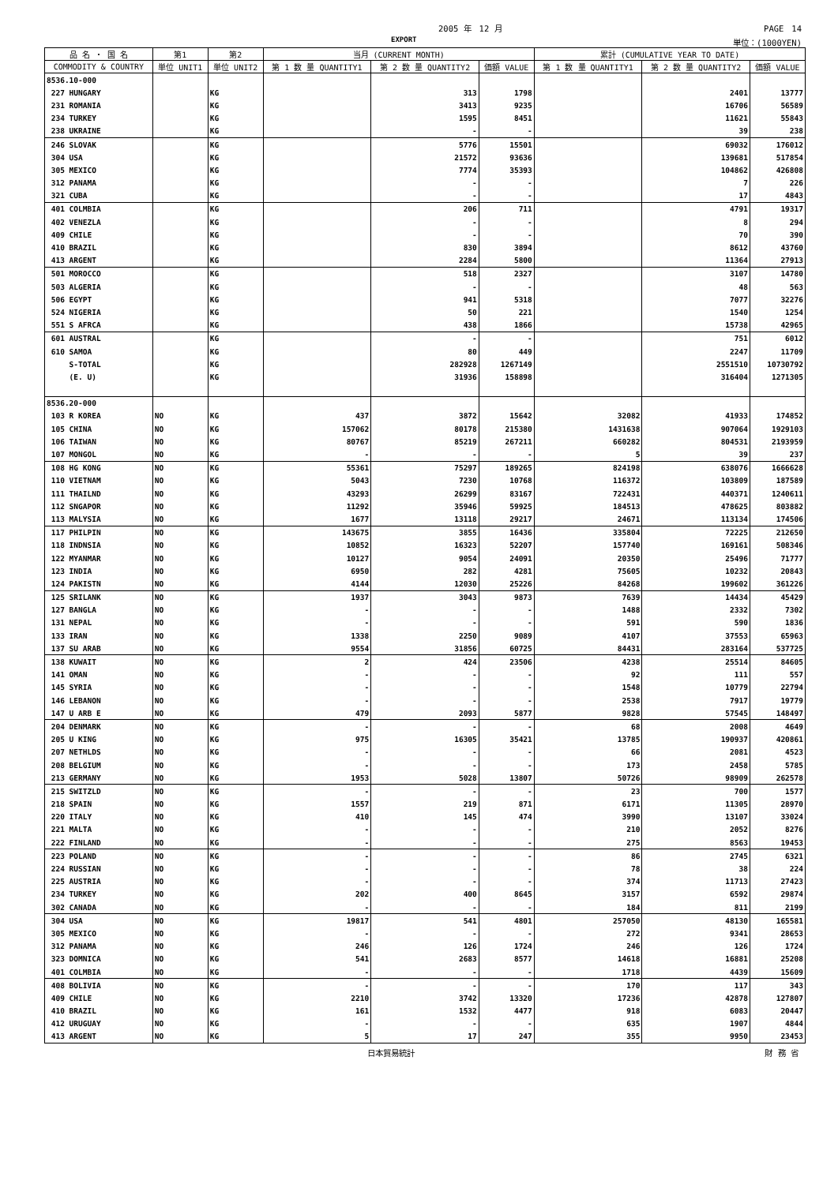2005 年　12 月 PAGE　14
EXPORT 単位：(1000YEN)
| 品 名 ・ 国 名 | 第1 | 第2 | 当月 (CURRENT MONTH) | | | 累計 (CUMULATIVE YEAR TO DATE) | | |
| --- | --- | --- | --- | --- | --- | --- | --- | --- |
| COMMODITY & COUNTRY | 単位 UNIT1 | 単位 UNIT2 | 第 1 数 量 QUANTITY1 | 第 2 数 量 QUANTITY2 | 価額 VALUE | 第 1 数 量 QUANTITY1 | 第 2 数 量 QUANTITY2 | 価額 VALUE |
| 8536.10-000 | | | | | | | | |
| 227 HUNGARY | | KG | | 313 | 1798 | | 2401 | 13777 |
| 231 ROMANIA | | KG | | 3413 | 9235 | | 16706 | 56589 |
| 234 TURKEY | | KG | | 1595 | 8451 | | 11621 | 55843 |
| 238 UKRAINE | | KG | | - | - | | 39 | 238 |
| 246 SLOVAK | | KG | | 5776 | 15501 | | 69032 | 176012 |
| 304 USA | | KG | | 21572 | 93636 | | 139681 | 517854 |
| 305 MEXICO | | KG | | 7774 | 35393 | | 104862 | 426808 |
| 312 PANAMA | | KG | | - | - | | 7 | 226 |
| 321 CUBA | | KG | | - | - | | 17 | 4843 |
| 401 COLMBIA | | KG | | 206 | 711 | | 4791 | 19317 |
| 402 VENEZLA | | KG | | - | - | | 8 | 294 |
| 409 CHILE | | KG | | - | - | | 70 | 390 |
| 410 BRAZIL | | KG | | 830 | 3894 | | 8612 | 43760 |
| 413 ARGENT | | KG | | 2284 | 5800 | | 11364 | 27913 |
| 501 MOROCCO | | KG | | 518 | 2327 | | 3107 | 14780 |
| 503 ALGERIA | | KG | | - | - | | 48 | 563 |
| 506 EGYPT | | KG | | 941 | 5318 | | 7077 | 32276 |
| 524 NIGERIA | | KG | | 50 | 221 | | 1540 | 1254 |
| 551 S AFRCA | | KG | | 438 | 1866 | | 15738 | 42965 |
| 601 AUSTRAL | | KG | | - | - | | 751 | 6012 |
| 610 SAMOA | | KG | | 80 | 449 | | 2247 | 11709 |
| S-TOTAL | | KG | | 282928 | 1267149 | | 2551510 | 10730792 |
| (E. U) | | KG | | 31936 | 158898 | | 316404 | 1271305 |
| 8536.20-000 | | | | | | | | |
| 103 R KOREA | NO | KG | 437 | 3872 | 15642 | 32082 | 41933 | 174852 |
| 105 CHINA | NO | KG | 157062 | 80178 | 215380 | 1431638 | 907064 | 1929103 |
| 106 TAIWAN | NO | KG | 80767 | 85219 | 267211 | 660282 | 804531 | 2193959 |
| 107 MONGOL | NO | KG | - | - | - | 5 | 39 | 237 |
| 108 HG KONG | NO | KG | 55361 | 75297 | 189265 | 824198 | 638076 | 1666628 |
| 110 VIETNAM | NO | KG | 5043 | 7230 | 10768 | 116372 | 103809 | 187589 |
| 111 THAILND | NO | KG | 43293 | 26299 | 83167 | 722431 | 440371 | 1240611 |
| 112 SNGAPOR | NO | KG | 11292 | 35946 | 59925 | 184513 | 478625 | 803882 |
| 113 MALYSIA | NO | KG | 1677 | 13118 | 29217 | 24671 | 113134 | 174506 |
| 117 PHILPIN | NO | KG | 143675 | 3855 | 16436 | 335804 | 72225 | 212650 |
| 118 INDNSIA | NO | KG | 10852 | 16323 | 52207 | 157740 | 169161 | 508346 |
| 122 MYANMAR | NO | KG | 10127 | 9054 | 24091 | 20350 | 25496 | 71777 |
| 123 INDIA | NO | KG | 6950 | 282 | 4281 | 75605 | 10232 | 20843 |
| 124 PAKISTN | NO | KG | 4144 | 12030 | 25226 | 84268 | 199602 | 361226 |
| 125 SRILANK | NO | KG | 1937 | 3043 | 9873 | 7639 | 14434 | 45429 |
| 127 BANGLA | NO | KG | - | - | - | 1488 | 2332 | 7302 |
| 131 NEPAL | NO | KG | - | - | - | 591 | 590 | 1836 |
| 133 IRAN | NO | KG | 1338 | 2250 | 9089 | 4107 | 37553 | 65963 |
| 137 SU ARAB | NO | KG | 9554 | 31856 | 60725 | 84431 | 283164 | 537725 |
| 138 KUWAIT | NO | KG | 2 | 424 | 23506 | 4238 | 25514 | 84605 |
| 141 OMAN | NO | KG | - | - | - | 92 | 111 | 557 |
| 145 SYRIA | NO | KG | - | - | - | 1548 | 10779 | 22794 |
| 146 LEBANON | NO | KG | - | - | - | 2538 | 7917 | 19779 |
| 147 U ARB E | NO | KG | 479 | 2093 | 5877 | 9828 | 57545 | 148497 |
| 204 DENMARK | NO | KG | - | - | - | 68 | 2008 | 4649 |
| 205 U KING | NO | KG | 975 | 16305 | 35421 | 13785 | 190937 | 420861 |
| 207 NETHLDS | NO | KG | - | - | - | 66 | 2081 | 4523 |
| 208 BELGIUM | NO | KG | - | - | - | 173 | 2458 | 5785 |
| 213 GERMANY | NO | KG | 1953 | 5028 | 13807 | 50726 | 98909 | 262578 |
| 215 SWITZLD | NO | KG | - | - | - | 23 | 700 | 1577 |
| 218 SPAIN | NO | KG | 1557 | 219 | 871 | 6171 | 11305 | 28970 |
| 220 ITALY | NO | KG | 410 | 145 | 474 | 3990 | 13107 | 33024 |
| 221 MALTA | NO | KG | - | - | - | 210 | 2052 | 8276 |
| 222 FINLAND | NO | KG | - | - | - | 275 | 8563 | 19453 |
| 223 POLAND | NO | KG | - | - | - | 86 | 2745 | 6321 |
| 224 RUSSIAN | NO | KG | - | - | - | 78 | 38 | 224 |
| 225 AUSTRIA | NO | KG | - | - | - | 374 | 11713 | 27423 |
| 234 TURKEY | NO | KG | 202 | 400 | 8645 | 3157 | 6592 | 29874 |
| 302 CANADA | NO | KG | - | - | - | 184 | 811 | 2199 |
| 304 USA | NO | KG | 19817 | 541 | 4801 | 257050 | 48130 | 165581 |
| 305 MEXICO | NO | KG | - | - | - | 272 | 9341 | 28653 |
| 312 PANAMA | NO | KG | 246 | 126 | 1724 | 246 | 126 | 1724 |
| 323 DOMNICA | NO | KG | 541 | 2683 | 8577 | 14618 | 16881 | 25208 |
| 401 COLMBIA | NO | KG | - | - | - | 1718 | 4439 | 15609 |
| 408 BOLIVIA | NO | KG | - | - | - | 170 | 117 | 343 |
| 409 CHILE | NO | KG | 2210 | 3742 | 13320 | 17236 | 42878 | 127807 |
| 410 BRAZIL | NO | KG | 161 | 1532 | 4477 | 918 | 6083 | 20447 |
| 412 URUGUAY | NO | KG | - | - | - | 635 | 1907 | 4844 |
| 413 ARGENT | NO | KG | 5 | 17 | 247 | 355 | 9950 | 23453 |
日本貿易統計 財 務 省